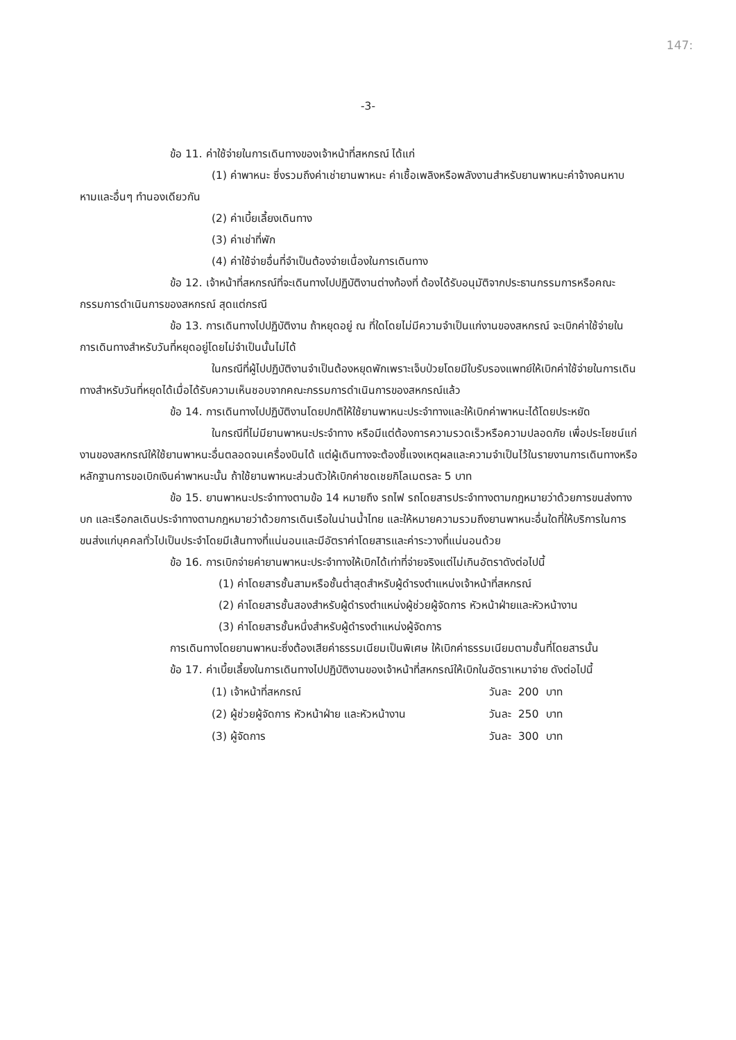147:
-3-
ข้อ 11. ค่าใช้จ่ายในการเดินทางของเจ้าหน้าที่สหกรณ์ ได้แก่
(1) ค่าพาหนะ ซึ่งรวมถึงค่าเช่ายานพาหนะ ค่าเชื้อเพลิงหรือพลังงานสำหรับยานพาหนะค่าจ้างคนหาบหามและอื่นๆ ทำนองเดียวกัน
(2) ค่าเบี้ยเลี้ยงเดินทาง
(3) ค่าเช่าที่พัก
(4) ค่าใช้จ่ายอื่นที่จำเป็นต้องจ่ายเนื่องในการเดินทาง
ข้อ 12. เจ้าหน้าที่สหกรณ์ที่จะเดินทางไปปฏิบัติงานต่างท้องที่ ต้องได้รับอนุมัติจากประธานกรรมการหรือคณะกรรมการดำเนินการของสหกรณ์ สุดแต่กรณี
ข้อ 13. การเดินทางไปปฏิบัติงาน ถ้าหยุดอยู่ ณ ที่ใดโดยไม่มีความจำเป็นแก่งานของสหกรณ์ จะเบิกค่าใช้จ่ายในการเดินทางสำหรับวันที่หยุดอยู่โดยไม่จำเป็นนั้นไม่ได้
ในกรณีที่ผู้ไปปฏิบัติงานจำเป็นต้องหยุดพักเพราะเจ็บป่วยโดยมีใบรับรองแพทย์ให้เบิกค่าใช้จ่ายในการเดินทางสำหรับวันที่หยุดได้เมื่อได้รับความเห็นชอบจากคณะกรรมการดำเนินการของสหกรณ์แล้ว
ข้อ 14. การเดินทางไปปฏิบัติงานโดยปกติให้ใช้ยานพาหนะประจำทางและให้เบิกค่าพาหนะได้โดยประหยัด
ในกรณีที่ไม่มียานพาหนะประจำทาง หรือมีแต่ต้องการความรวดเร็วหรือความปลอดภัย เพื่อประโยชน์แก่งานของสหกรณ์ให้ใช้ยานพาหนะอื่นตลอดจนเครื่องบินได้ แต่ผู้เดินทางจะต้องชี้แจงเหตุผลและความจำเป็นไว้ในรายงานการเดินทางหรือหลักฐานการขอเบิกเงินค่าพาหนะนั้น ถ้าใช้ยานพาหนะส่วนตัวให้เบิกค่าชดเชยกิโลเมตรละ 5 บาท
ข้อ 15. ยานพาหนะประจำทางตามข้อ 14 หมายถึง รถไฟ รถโดยสารประจำทางตามกฎหมายว่าด้วยการขนส่งทางบก และเรือกลเดินประจำทางตามกฎหมายว่าด้วยการเดินเรือในน่านน้ำไทย และให้หมายความรวมถึงยานพาหนะอื่นใดที่ให้บริการในการขนส่งแก่บุคคลทั่วไปเป็นประจำโดยมีเส้นทางที่แน่นอนและมีอัตราค่าโดยสารและค่าระวางที่แน่นอนด้วย
ข้อ 16. การเบิกจ่ายค่ายานพาหนะประจำทางให้เบิกได้เท่าที่จ่ายจริงแต่ไม่เกินอัตราดังต่อไปนี้
(1) ค่าโดยสารชั้นสามหรือชั้นต่ำสุดสำหรับผู้ดำรงตำแหน่งเจ้าหน้าที่สหกรณ์
(2) ค่าโดยสารชั้นสองสำหรับผู้ดำรงตำแหน่งผู้ช่วยผู้จัดการ หัวหน้าฝ่ายและหัวหน้างาน
(3) ค่าโดยสารชั้นหนึ่งสำหรับผู้ดำรงตำแหน่งผู้จัดการ
การเดินทางโดยยานพาหนะซึ่งต้องเสียค่าธรรมเนียมเป็นพิเศษ ให้เบิกค่าธรรมเนียมตามชั้นที่โดยสารนั้น
ข้อ 17. ค่าเบี้ยเลี้ยงในการเดินทางไปปฏิบัติงานของเจ้าหน้าที่สหกรณ์ให้เบิกในอัตราเหมาจ่าย ดังต่อไปนี้
| (1) เจ้าหน้าที่สหกรณ์ | วันละ | 200 | บาท |
| (2) ผู้ช่วยผู้จัดการ หัวหน้าฝ่าย และหัวหน้างาน | วันละ | 250 | บาท |
| (3) ผู้จัดการ | วันละ | 300 | บาท |